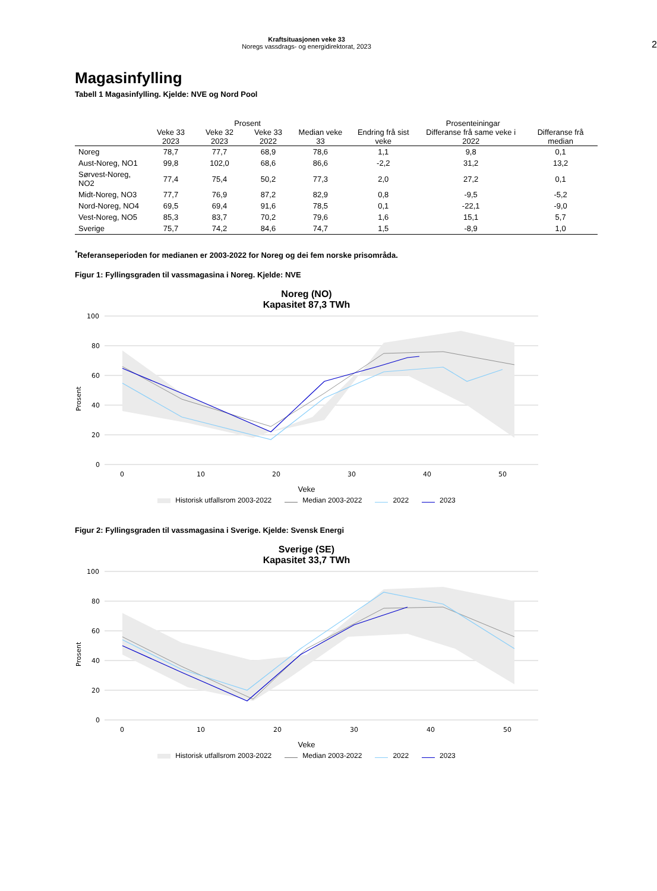Kraftsituasjonen veke 33
Noregs vassdrags- og energidirektorat, 2023
2
Magasinfylling
Tabell 1 Magasinfylling. Kjelde: NVE og Nord Pool
| | Prosent | | | | Prosenteiningar | | |
| --- | --- | --- | --- | --- | --- | --- | --- |
| | Veke 33 2023 | Veke 32 2023 | Veke 33 2022 | Median veke 33 | Endring frå sist veke | Differanse frå same veke i 2022 | Differanse frå median |
| Noreg | 78,7 | 77,7 | 68,9 | 78,6 | 1,1 | 9,8 | 0,1 |
| Aust-Noreg, NO1 | 99,8 | 102,0 | 68,6 | 86,6 | -2,2 | 31,2 | 13,2 |
| Sørvest-Noreg, NO2 | 77,4 | 75,4 | 50,2 | 77,3 | 2,0 | 27,2 | 0,1 |
| Midt-Noreg, NO3 | 77,7 | 76,9 | 87,2 | 82,9 | 0,8 | -9,5 | -5,2 |
| Nord-Noreg, NO4 | 69,5 | 69,4 | 91,6 | 78,5 | 0,1 | -22,1 | -9,0 |
| Vest-Noreg, NO5 | 85,3 | 83,7 | 70,2 | 79,6 | 1,6 | 15,1 | 5,7 |
| Sverige | 75,7 | 74,2 | 84,6 | 74,7 | 1,5 | -8,9 | 1,0 |
<sup>*</sup> Referanseperioden for medianen er 2003-2022 for Noreg og dei fem norske prisområda.
Figur 1: Fyllingsgraden til vassmagasina i Noreg. Kjelde: NVE
Noreg (NO)
Kapasitet 87,3 TWh
100
80
60
40
20
0
Prosent
0
10
20
30
40
50
Veke
Historisk utfallsrom 2003-2022 Median 2003-2022 2022 2023
Figur 2: Fyllingsgraden til vassmagasina i Sverige. Kjelde: Svensk Energi
Sverige (SE)
Kapasitet 33,7 TWh
100
80
60
40
20
0
Prosent
0
10
20
30
40
50
Veke
Historisk utfallsrom 2003-2022 Median 2003-2022 2022 2023